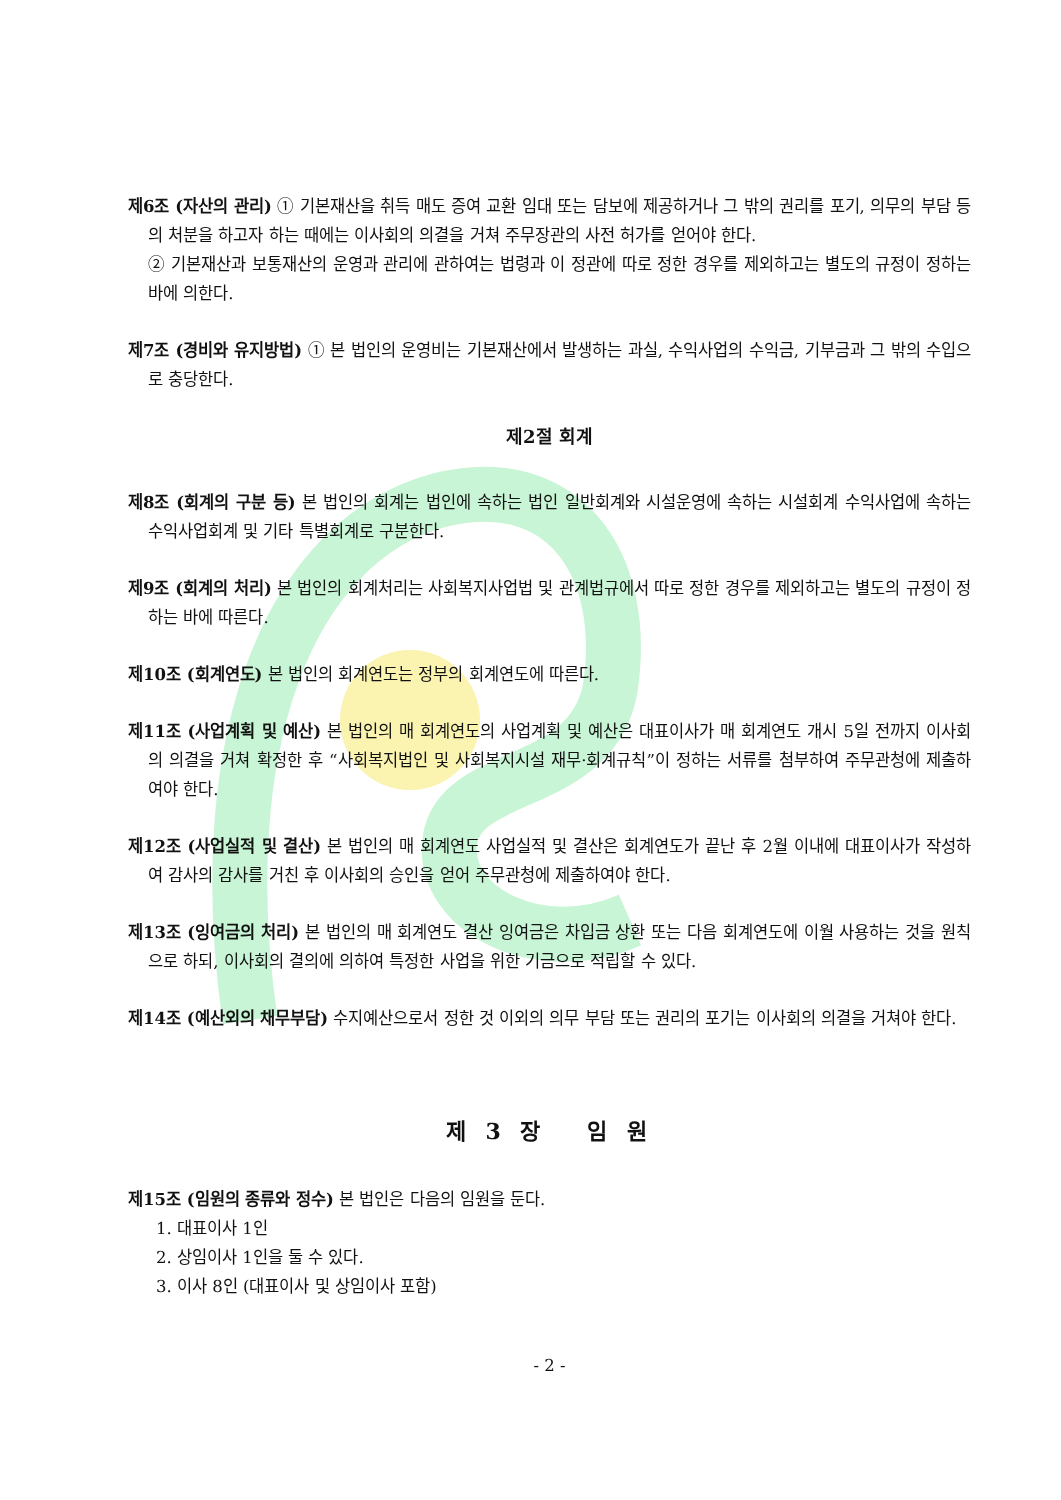제6조 (자산의 관리) ① 기본재산을 취득 매도 증여 교환 임대 또는 담보에 제공하거나 그 밖의 권리를 포기, 의무의 부담 등의 처분을 하고자 하는 때에는 이사회의 의결을 거쳐 주무장관의 사전 허가를 얻어야 한다.
② 기본재산과 보통재산의 운영과 관리에 관하여는 법령과 이 정관에 따로 정한 경우를 제외하고는 별도의 규정이 정하는 바에 의한다.
제7조 (경비와 유지방법) ① 본 법인의 운영비는 기본재산에서 발생하는 과실, 수익사업의 수익금, 기부금과 그 밖의 수입으로 충당한다.
제2절 회계
제8조 (회계의 구분 등) 본 법인의 회계는 법인에 속하는 법인 일반회계와 시설운영에 속하는 시설회계 수익사업에 속하는 수익사업회계 및 기타 특별회계로 구분한다.
제9조 (회계의 처리) 본 법인의 회계처리는 사회복지사업법 및 관계법규에서 따로 정한 경우를 제외하고는 별도의 규정이 정하는 바에 따른다.
제10조 (회계연도) 본 법인의 회계연도는 정부의 회계연도에 따른다.
제11조 (사업계획 및 예산) 본 법인의 매 회계연도의 사업계획 및 예산은 대표이사가 매 회계연도 개시 5일 전까지 이사회의 의결을 거쳐 확정한 후 “사회복지법인 및 사회복지시설 재무·회계규칙”이 정하는 서류를 첨부하여 주무관청에 제출하여야 한다.
제12조 (사업실적 및 결산) 본 법인의 매 회계연도 사업실적 및 결산은 회계연도가 끝난 후 2월 이내에 대표이사가 작성하여 감사의 감사를 거친 후 이사회의 승인을 얻어 주무관청에 제출하여야 한다.
제13조 (잉여금의 처리) 본 법인의 매 회계연도 결산 잉여금은 차입금 상환 또는 다음 회계연도에 이월 사용하는 것을 원칙으로 하되, 이사회의 결의에 의하여 특정한 사업을 위한 기금으로 적립할 수 있다.
제14조 (예산외의 채무부담) 수지예산으로서 정한 것 이외의 의무 부담 또는 권리의 포기는 이사회의 의결을 거쳐야 한다.
제 3 장 임 원
제15조 (임원의 종류와 정수) 본 법인은 다음의 임원을 둔다.
1. 대표이사 1인
2. 상임이사 1인을 둘 수 있다.
3. 이사 8인 (대표이사 및 상임이사 포함)
- 2 -